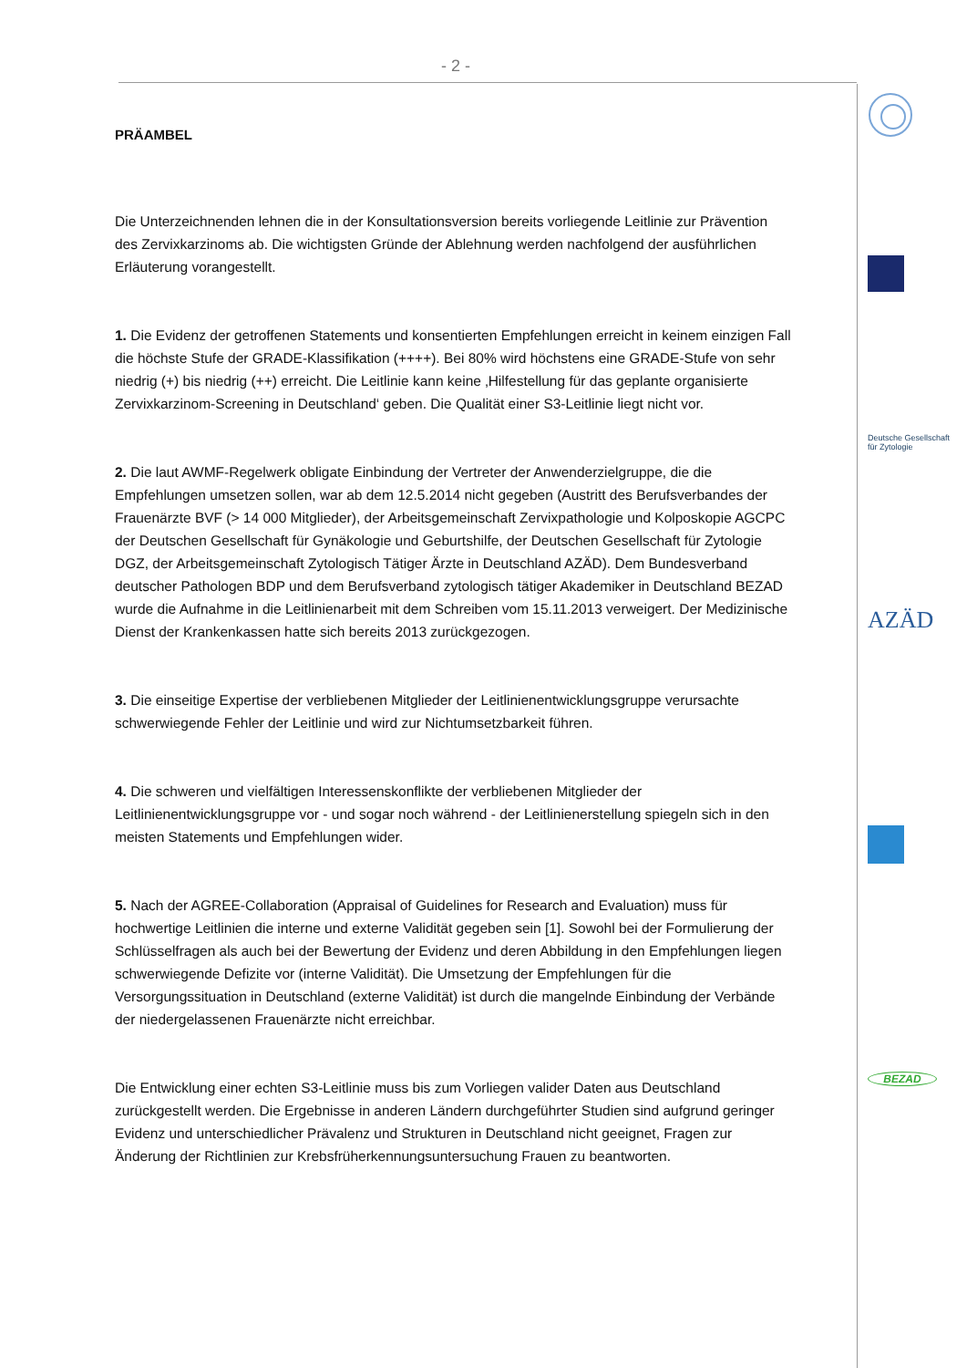- 2 -
PRÄAMBEL
Die Unterzeichnenden lehnen die in der Konsultationsversion bereits vorliegende Leitlinie zur Prävention des Zervixkarzinoms ab. Die wichtigsten Gründe der Ablehnung werden nachfolgend der ausführlichen Erläuterung vorangestellt.
1. Die Evidenz der getroffenen Statements und konsentierten Empfehlungen erreicht in keinem einzigen Fall die höchste Stufe der GRADE-Klassifikation (++++). Bei 80% wird höchstens eine GRADE-Stufe von sehr niedrig (+) bis niedrig (++) erreicht. Die Leitlinie kann keine ‚Hilfestellung für das geplante organisierte Zervixkarzinom-Screening in Deutschland‘ geben. Die Qualität einer S3-Leitlinie liegt nicht vor.
2. Die laut AWMF-Regelwerk obligate Einbindung der Vertreter der Anwenderzielgruppe, die die Empfehlungen umsetzen sollen, war ab dem 12.5.2014 nicht gegeben (Austritt des Berufsverbandes der Frauenärzte BVF (> 14 000 Mitglieder), der Arbeitsgemeinschaft Zervixpathologie und Kolposkopie AGCPC der Deutschen Gesellschaft für Gynäkologie und Geburtshilfe, der Deutschen Gesellschaft für Zytologie DGZ, der Arbeitsgemeinschaft Zytologisch Tätiger Ärzte in Deutschland AZÄD). Dem Bundesverband deutscher Pathologen BDP und dem Berufsverband zytologisch tätiger Akademiker in Deutschland BEZAD wurde die Aufnahme in die Leitlinienarbeit mit dem Schreiben vom 15.11.2013 verweigert. Der Medizinische Dienst der Krankenkassen hatte sich bereits 2013 zurückgezogen.
3. Die einseitige Expertise der verbliebenen Mitglieder der Leitlinienentwicklungsgruppe verursachte schwerwiegende Fehler der Leitlinie und wird zur Nichtumsetzbarkeit führen.
4. Die schweren und vielfältigen Interessenskonflikte der verbliebenen Mitglieder der Leitlinienentwicklungsgruppe vor - und sogar noch während - der Leitlinienerstellung spiegeln sich in den meisten Statements und Empfehlungen wider.
5. Nach der AGREE-Collaboration (Appraisal of Guidelines for Research and Evaluation) muss für hochwertige Leitlinien die interne und externe Validität gegeben sein [1]. Sowohl bei der Formulierung der Schlüsselfragen als auch bei der Bewertung der Evidenz und deren Abbildung in den Empfehlungen liegen schwerwiegende Defizite vor (interne Validität). Die Umsetzung der Empfehlungen für die Versorgungssituation in Deutschland (externe Validität) ist durch die mangelnde Einbindung der Verbände der niedergelassenen Frauenärzte nicht erreichbar.
Die Entwicklung einer echten S3-Leitlinie muss bis zum Vorliegen valider Daten aus Deutschland zurückgestellt werden. Die Ergebnisse in anderen Ländern durchgeführter Studien sind aufgrund geringer Evidenz und unterschiedlicher Prävalenz und Strukturen in Deutschland nicht geeignet, Fragen zur Änderung der Richtlinien zur Krebsfrüherkennungsuntersuchung Frauen zu beantworten.
Deutsche Gesellschaft für Zytologie
AZÄD
BEZAD